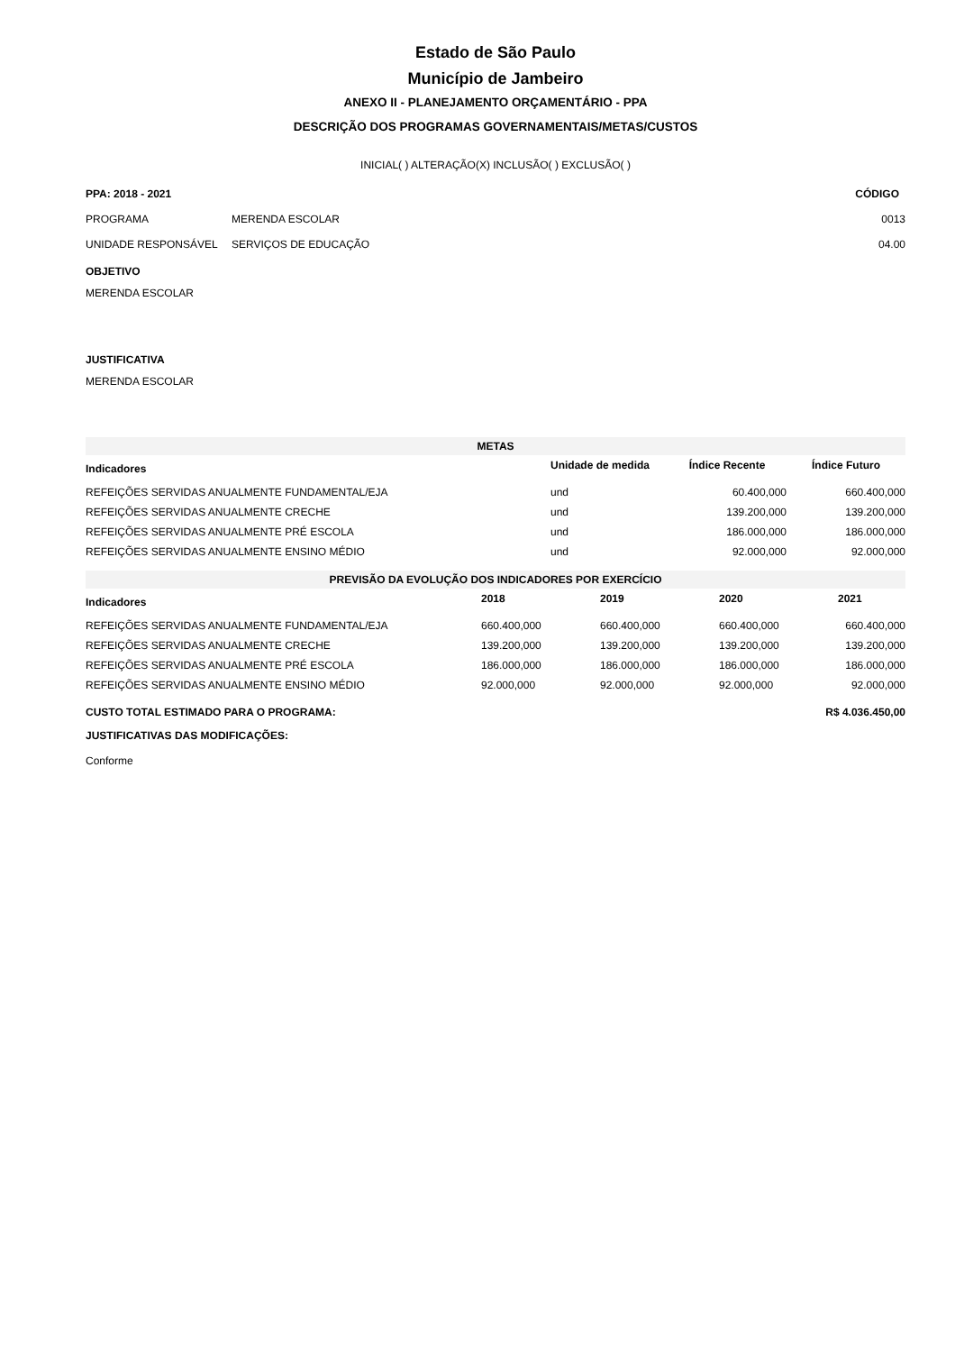Estado de São Paulo
Município de Jambeiro
ANEXO II - PLANEJAMENTO ORÇAMENTÁRIO - PPA
DESCRIÇÃO DOS PROGRAMAS GOVERNAMENTAIS/METAS/CUSTOS
INICIAL( ) ALTERAÇÃO(X) INCLUSÃO( ) EXCLUSÃO( )
| PPA: 2018 - 2021 | | CÓDIGO |
| PROGRAMA | MERENDA ESCOLAR | 0013 |
| UNIDADE RESPONSÁVEL | SERVIÇOS DE EDUCAÇÃO | 04.00 |
OBJETIVO
MERENDA ESCOLAR
JUSTIFICATIVA
MERENDA ESCOLAR
METAS
| Indicadores | Unidade de medida | Índice Recente | Índice Futuro |
| --- | --- | --- | --- |
| REFEIÇÕES SERVIDAS ANUALMENTE FUNDAMENTAL/EJA | und | 60.400,000 | 660.400,000 |
| REFEIÇÕES SERVIDAS ANUALMENTE CRECHE | und | 139.200,000 | 139.200,000 |
| REFEIÇÕES SERVIDAS ANUALMENTE PRÉ ESCOLA | und | 186.000,000 | 186.000,000 |
| REFEIÇÕES SERVIDAS ANUALMENTE ENSINO MÉDIO | und | 92.000,000 | 92.000,000 |
PREVISÃO DA EVOLUÇÃO DOS INDICADORES POR EXERCÍCIO
| Indicadores | 2018 | 2019 | 2020 | 2021 |
| --- | --- | --- | --- | --- |
| REFEIÇÕES SERVIDAS ANUALMENTE FUNDAMENTAL/EJA | 660.400,000 | 660.400,000 | 660.400,000 | 660.400,000 |
| REFEIÇÕES SERVIDAS ANUALMENTE CRECHE | 139.200,000 | 139.200,000 | 139.200,000 | 139.200,000 |
| REFEIÇÕES SERVIDAS ANUALMENTE PRÉ ESCOLA | 186.000,000 | 186.000,000 | 186.000,000 | 186.000,000 |
| REFEIÇÕES SERVIDAS ANUALMENTE ENSINO MÉDIO | 92.000,000 | 92.000,000 | 92.000,000 | 92.000,000 |
| CUSTO TOTAL ESTIMADO PARA O PROGRAMA: | R$ 4.036.450,00 |
JUSTIFICATIVAS DAS MODIFICAÇÕES:
Conforme